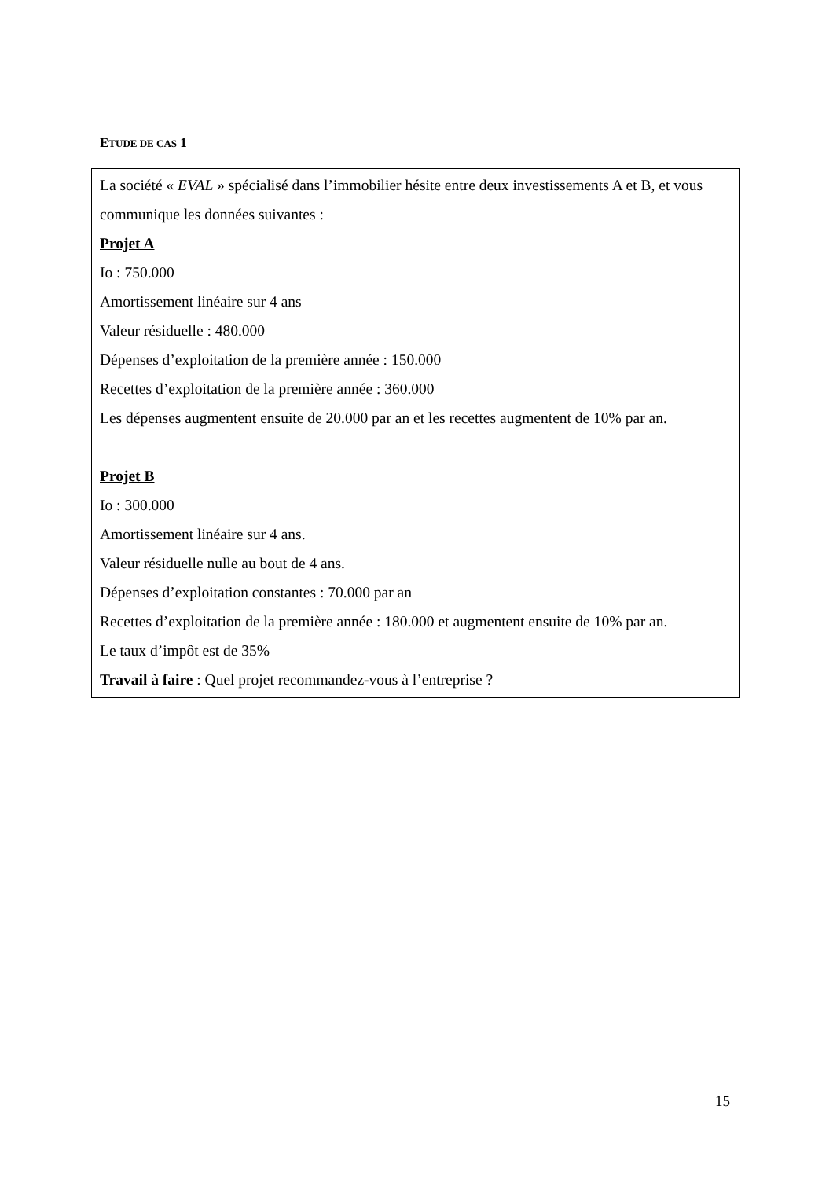ETUDE DE CAS 1
La société « EVAL » spécialisé dans l’immobilier hésite entre deux investissements A et B, et vous communique les données suivantes :
Projet A
Io : 750.000
Amortissement linéaire sur 4 ans
Valeur résiduelle : 480.000
Dépenses d’exploitation de la première année : 150.000
Recettes d’exploitation de la première année : 360.000
Les dépenses augmentent ensuite de 20.000 par an et les recettes augmentent de 10% par an.
Projet B
Io : 300.000
Amortissement linéaire sur 4 ans.
Valeur résiduelle nulle au bout de 4 ans.
Dépenses d’exploitation constantes : 70.000 par an
Recettes d’exploitation de la première année : 180.000 et augmentent ensuite de 10% par an.
Le taux d’impôt est de 35%
Travail à faire : Quel projet recommandez-vous à l’entreprise ?
15